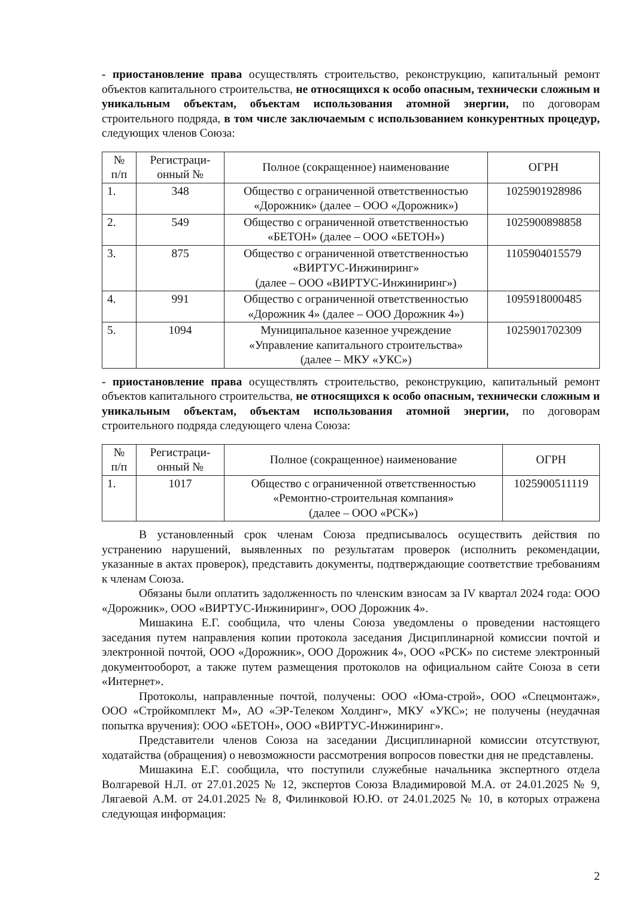- приостановление права осуществлять строительство, реконструкцию, капитальный ремонт объектов капитального строительства, не относящихся к особо опасным, технически сложным и уникальным объектам, объектам использования атомной энергии, по договорам строительного подряда, в том числе заключаемым с использованием конкурентных процедур, следующих членов Союза:
| № п/п | Регистраци- онный № | Полное (сокращенное) наименование | ОГРН |
| --- | --- | --- | --- |
| 1. | 348 | Общество с ограниченной ответственностью «Дорожник» (далее – ООО «Дорожник») | 1025901928986 |
| 2. | 549 | Общество с ограниченной ответственностью «БЕТОН» (далее – ООО «БЕТОН») | 1025900898858 |
| 3. | 875 | Общество с ограниченной ответственностью «ВИРТУС-Инжиниринг» (далее – ООО «ВИРТУС-Инжиниринг») | 1105904015579 |
| 4. | 991 | Общество с ограниченной ответственностью «Дорожник 4» (далее – ООО Дорожник 4») | 1095918000485 |
| 5. | 1094 | Муниципальное казенное учреждение «Управление капитального строительства» (далее – МКУ «УКС») | 1025901702309 |
- приостановление права осуществлять строительство, реконструкцию, капитальный ремонт объектов капитального строительства, не относящихся к особо опасным, технически сложным и уникальным объектам, объектам использования атомной энергии, по договорам строительного подряда следующего члена Союза:
| № п/п | Регистраци- онный № | Полное (сокращенное) наименование | ОГРН |
| --- | --- | --- | --- |
| 1. | 1017 | Общество с ограниченной ответственностью «Ремонтно-строительная компания» (далее – ООО «РСК») | 1025900511119 |
В установленный срок членам Союза предписывалось осуществить действия по устранению нарушений, выявленных по результатам проверок (исполнить рекомендации, указанные в актах проверок), представить документы, подтверждающие соответствие требованиям к членам Союза.
Обязаны были оплатить задолженность по членским взносам за IV квартал 2024 года: ООО «Дорожник», ООО «ВИРТУС-Инжиниринг», ООО Дорожник 4».
Мишакина Е.Г. сообщила, что члены Союза уведомлены о проведении настоящего заседания путем направления копии протокола заседания Дисциплинарной комиссии почтой и электронной почтой, ООО «Дорожник», ООО Дорожник 4», ООО «РСК» по системе электронный документооборот, а также путем размещения протоколов на официальном сайте Союза в сети «Интернет».
Протоколы, направленные почтой, получены: ООО «Юма-строй», ООО «Спецмонтаж», ООО «Стройкомплект М», АО «ЭР-Телеком Холдинг», МКУ «УКС»; не получены (неудачная попытка вручения): ООО «БЕТОН», ООО «ВИРТУС-Инжиниринг».
Представители членов Союза на заседании Дисциплинарной комиссии отсутствуют, ходатайства (обращения) о невозможности рассмотрения вопросов повестки дня не представлены.
Мишакина Е.Г. сообщила, что поступили служебные начальника экспертного отдела Волгаревой Н.Л. от 27.01.2025 № 12, экспертов Союза Владимировой М.А. от 24.01.2025 № 9, Лягаевой А.М. от 24.01.2025 № 8, Филинковой Ю.Ю. от 24.01.2025 № 10, в которых отражена следующая информация:
2